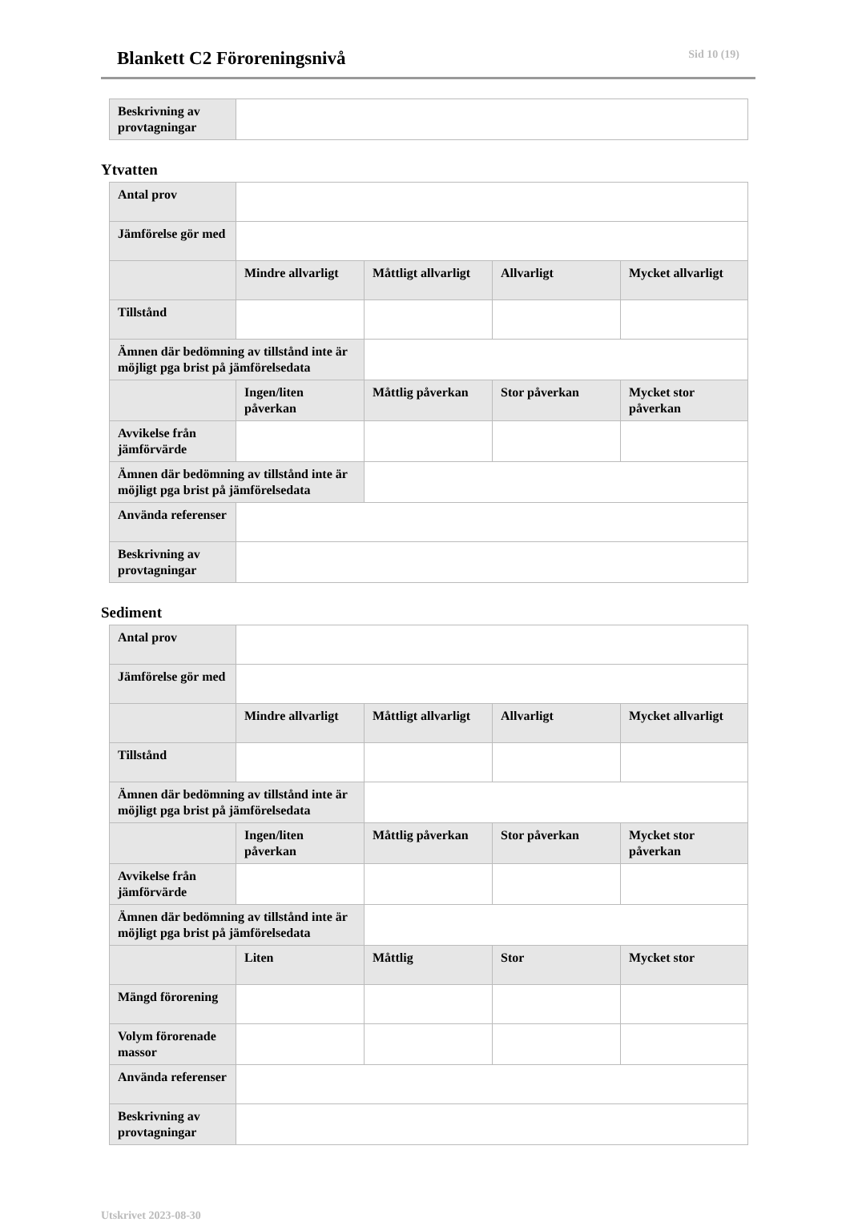Blankett C2 Föroreningsnivå
Sid 10 (19)
| Beskrivning av provtagningar | |
Ytvatten
| Antal prov | | | | |
| Jämförelse gör med | | | | |
| | Mindre allvarligt | Måttligt allvarligt | Allvarligt | Mycket allvarligt |
| Tillstånd | | | | |
| Ämnen där bedömning av tillstånd inte är möjligt pga brist på jämförelsedata | | | | |
| | Ingen/liten påverkan | Måttlig påverkan | Stor påverkan | Mycket stor påverkan |
| Avvikelse från jämförvärde | | | | |
| Ämnen där bedömning av tillstånd inte är möjligt pga brist på jämförelsedata | | | | |
| Använda referenser | | | | |
| Beskrivning av provtagningar | | | | |
Sediment
| Antal prov | | | | |
| Jämförelse gör med | | | | |
| | Mindre allvarligt | Måttligt allvarligt | Allvarligt | Mycket allvarligt |
| Tillstånd | | | | |
| Ämnen där bedömning av tillstånd inte är möjligt pga brist på jämförelsedata | | | | |
| | Ingen/liten påverkan | Måttlig påverkan | Stor påverkan | Mycket stor påverkan |
| Avvikelse från jämförvärde | | | | |
| Ämnen där bedömning av tillstånd inte är möjligt pga brist på jämförelsedata | | | | |
| | Liten | Måttlig | Stor | Mycket stor |
| Mängd förorening | | | | |
| Volym förorenade massor | | | | |
| Använda referenser | | | | |
| Beskrivning av provtagningar | | | | |
Utskrivet 2023-08-30